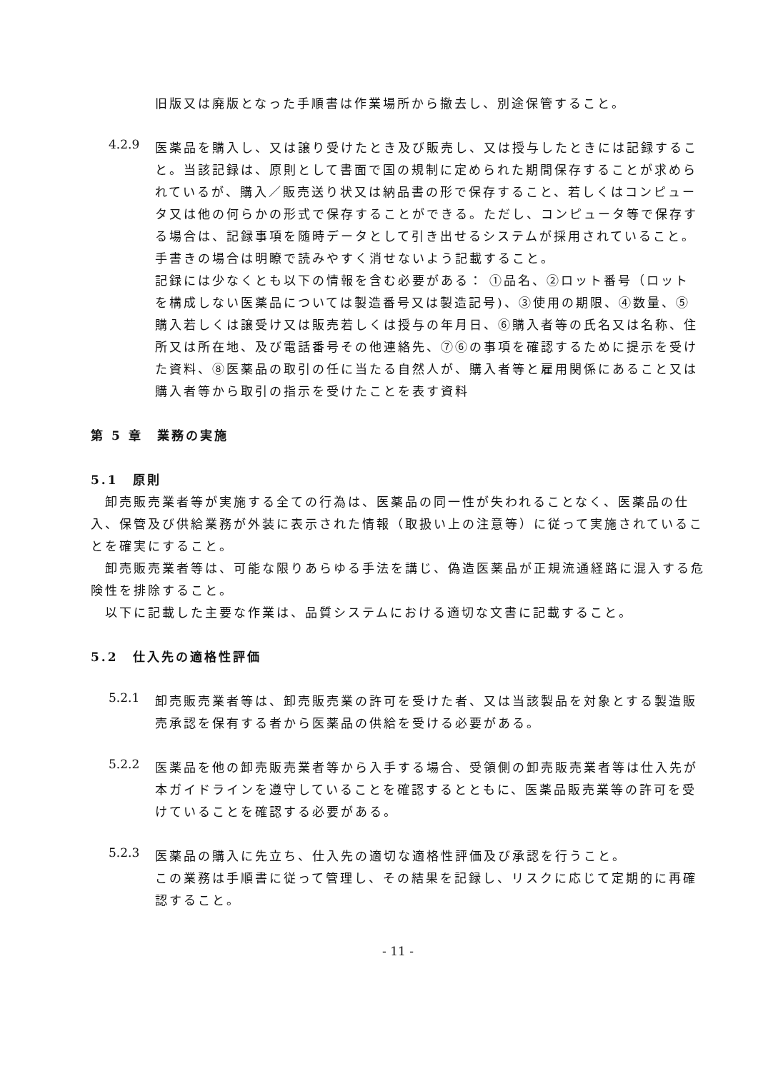旧版又は廃版となった手順書は作業場所から撤去し、別途保管すること。
4.2.9
医薬品を購入し、又は譲り受けたとき及び販売し、又は授与したときには記録すること。当該記録は、原則として書面で国の規制に定められた期間保存することが求められているが、購入／販売送り状又は納品書の形で保存すること、若しくはコンピュータ又は他の何らかの形式で保存することができる。ただし、コンピュータ等で保存する場合は、記録事項を随時データとして引き出せるシステムが採用されていること。
手書きの場合は明瞭で読みやすく消せないよう記載すること。
記録には少なくとも以下の情報を含む必要がある： ①品名、②ロット番号（ロットを構成しない医薬品については製造番号又は製造記号)、③使用の期限、④数量、⑤購入若しくは譲受け又は販売若しくは授与の年月日、⑥購入者等の氏名又は名称、住所又は所在地、及び電話番号その他連絡先、⑦⑥の事項を確認するために提示を受けた資料、⑧医薬品の取引の任に当たる自然人が、購入者等と雇用関係にあること又は購入者等から取引の指示を受けたことを表す資料
第 5 章　業務の実施
5.1　原則
　卸売販売業者等が実施する全ての行為は、医薬品の同一性が失われることなく、医薬品の仕入、保管及び供給業務が外装に表示された情報（取扱い上の注意等）に従って実施されていることを確実にすること。
　卸売販売業者等は、可能な限りあらゆる手法を講じ、偽造医薬品が正規流通経路に混入する危険性を排除すること。
　以下に記載した主要な作業は、品質システムにおける適切な文書に記載すること。
5.2　仕入先の適格性評価
5.2.1
卸売販売業者等は、卸売販売業の許可を受けた者、又は当該製品を対象とする製造販売承認を保有する者から医薬品の供給を受ける必要がある。
5.2.2
医薬品を他の卸売販売業者等から入手する場合、受領側の卸売販売業者等は仕入先が本ガイドラインを遵守していることを確認するとともに、医薬品販売業等の許可を受けていることを確認する必要がある。
5.2.3
医薬品の購入に先立ち、仕入先の適切な適格性評価及び承認を行うこと。
この業務は手順書に従って管理し、その結果を記録し、リスクに応じて定期的に再確認すること。
- 11 -